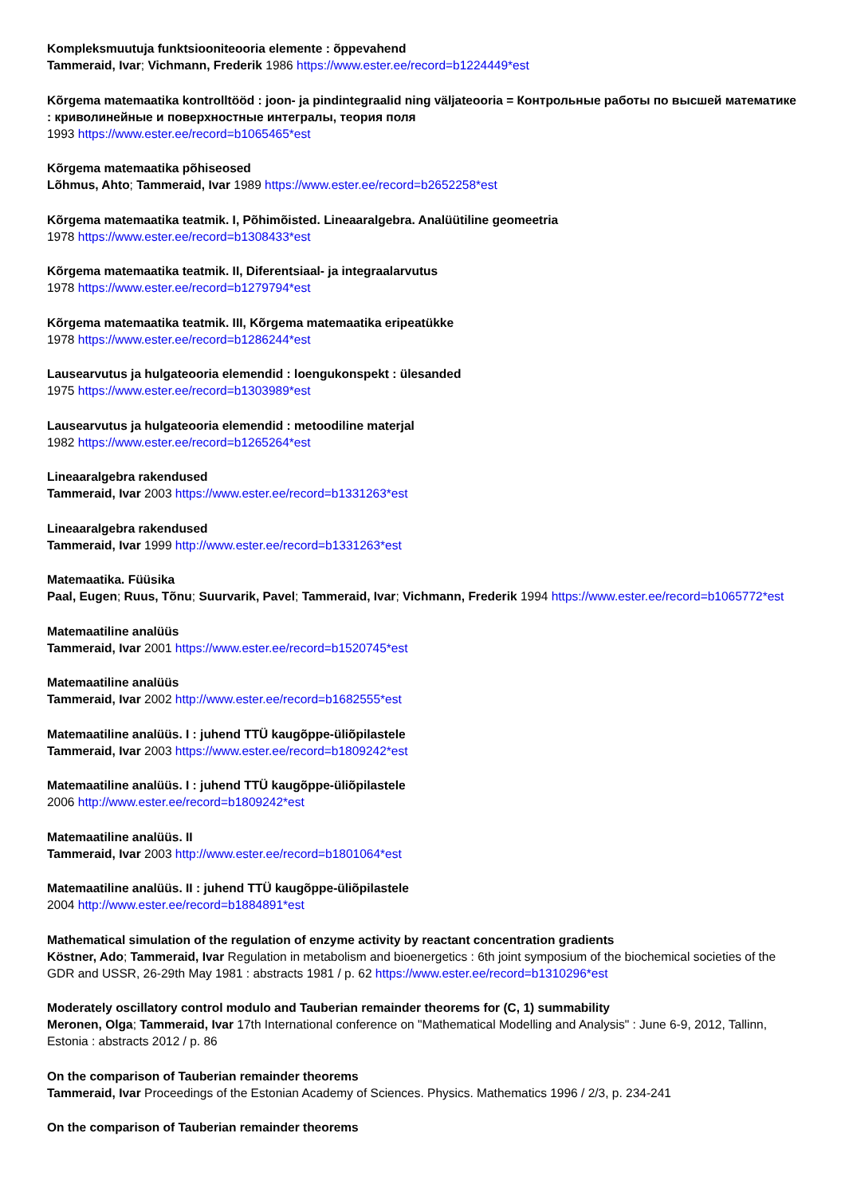Kompleksmuutuja funktsiooniteooria elemente : õppevahend
Tammeraid, Ivar; Vichmann, Frederik 1986 https://www.ester.ee/record=b1224449*est
Kõrgema matemaatika kontrolltööd : joon- ja pindintegraalid ning väljateooria = Контрольные работы по высшей математике : криволинейные и поверхностные интегралы, теория поля
1993 https://www.ester.ee/record=b1065465*est
Kõrgema matemaatika põhiseosed
Lõhmus, Ahto; Tammeraid, Ivar 1989 https://www.ester.ee/record=b2652258*est
Kõrgema matemaatika teatmik. I, Põhimõisted. Lineaaralgebra. Analüütiline geomeetria
1978 https://www.ester.ee/record=b1308433*est
Kõrgema matemaatika teatmik. II, Diferentsiaal- ja integraalarvutus
1978 https://www.ester.ee/record=b1279794*est
Kõrgema matemaatika teatmik. III, Kõrgema matemaatika eripeatükke
1978 https://www.ester.ee/record=b1286244*est
Lausearvutus ja hulgateooria elemendid : loengukonspekt : ülesanded
1975 https://www.ester.ee/record=b1303989*est
Lausearvutus ja hulgateooria elemendid : metoodiline materjal
1982 https://www.ester.ee/record=b1265264*est
Lineaaralgebra rakendused
Tammeraid, Ivar 2003 https://www.ester.ee/record=b1331263*est
Lineaaralgebra rakendused
Tammeraid, Ivar 1999 http://www.ester.ee/record=b1331263*est
Matemaatika. Füüsika
Paal, Eugen; Ruus, Tõnu; Suurvarik, Pavel; Tammeraid, Ivar; Vichmann, Frederik 1994 https://www.ester.ee/record=b1065772*est
Matemaatiline analüüs
Tammeraid, Ivar 2001 https://www.ester.ee/record=b1520745*est
Matemaatiline analüüs
Tammeraid, Ivar 2002 http://www.ester.ee/record=b1682555*est
Matemaatiline analüüs. I : juhend TTÜ kaugõppe-üliõpilastele
Tammeraid, Ivar 2003 https://www.ester.ee/record=b1809242*est
Matemaatiline analüüs. I : juhend TTÜ kaugõppe-üliõpilastele
2006 http://www.ester.ee/record=b1809242*est
Matemaatiline analüüs. II
Tammeraid, Ivar 2003 http://www.ester.ee/record=b1801064*est
Matemaatiline analüüs. II : juhend TTÜ kaugõppe-üliõpilastele
2004 http://www.ester.ee/record=b1884891*est
Mathematical simulation of the regulation of enzyme activity by reactant concentration gradients
Köstner, Ado; Tammeraid, Ivar Regulation in metabolism and bioenergetics : 6th joint symposium of the biochemical societies of the GDR and USSR, 26-29th May 1981 : abstracts 1981 / p. 62 https://www.ester.ee/record=b1310296*est
Moderately oscillatory control modulo and Tauberian remainder theorems for (C, 1) summability
Meronen, Olga; Tammeraid, Ivar 17th International conference on "Mathematical Modelling and Analysis" : June 6-9, 2012, Tallinn, Estonia : abstracts 2012 / p. 86
On the comparison of Tauberian remainder theorems
Tammeraid, Ivar Proceedings of the Estonian Academy of Sciences. Physics. Mathematics 1996 / 2/3, p. 234-241
On the comparison of Tauberian remainder theorems